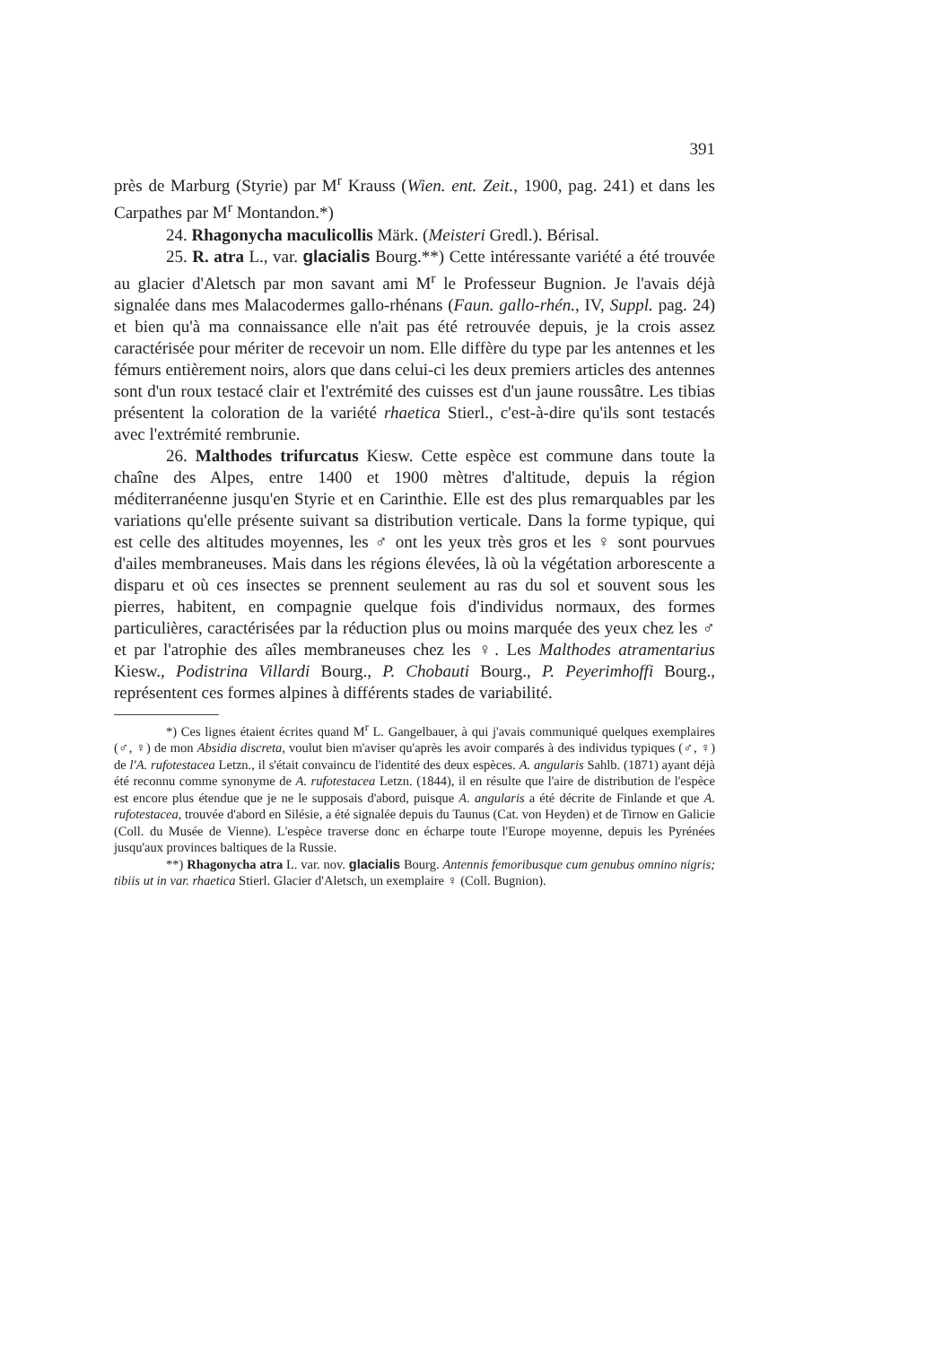391
près de Marburg (Styrie) par M<sup>r</sup> Krauss (Wien. ent. Zeit., 1900, pag. 241) et dans les Carpathes par M<sup>r</sup> Montandon.*)
24. Rhagonycha maculicollis Märk. (Meisteri Gredl.). Bérisal.
25. R. atra L., var. glacialis Bourg.**) Cette intéressante variété a été trouvée au glacier d'Aletsch par mon savant ami M<sup>r</sup> le Professeur Bugnion. Je l'avais déjà signalée dans mes Malacodermes gallo-rhénans (Faun. gallo-rhén., IV, Suppl. pag. 24) et bien qu'à ma connaissance elle n'ait pas été retrouvée depuis, je la crois assez caractérisée pour mériter de recevoir un nom. Elle diffère du type par les antennes et les fémurs entièrement noirs, alors que dans celui-ci les deux premiers articles des antennes sont d'un roux testacé clair et l'extrémité des cuisses est d'un jaune roussâtre. Les tibias présentent la coloration de la variété rhaetica Stierl., c'est-à-dire qu'ils sont testacés avec l'extrémité rembrunie.
26. Malthodes trifurcatus Kiesw. Cette espèce est commune dans toute la chaîne des Alpes, entre 1400 et 1900 mètres d'altitude, depuis la région méditerranéenne jusqu'en Styrie et en Carinthie. Elle est des plus remarquables par les variations qu'elle présente suivant sa distribution verticale. Dans la forme typique, qui est celle des altitudes moyennes, les ♂ ont les yeux très gros et les ♀ sont pourvues d'ailes membraneuses. Mais dans les régions élevées, là où la végétation arborescente a disparu et où ces insectes se prennent seulement au ras du sol et souvent sous les pierres, habitent, en compagnie quelque fois d'individus normaux, des formes particulières, caractérisées par la réduction plus ou moins marquée des yeux chez les ♂ et par l'atrophie des aîles membraneuses chez les ♀. Les Malthodes atramentarius Kiesw., Podistrina Villardi Bourg., P. Chobauti Bourg., P. Peyerimhoffi Bourg., représentent ces formes alpines à différents stades de variabilité.
*) Ces lignes étaient écrites quand M<sup>r</sup> L. Gangelbauer, à qui j'avais communiqué quelques exemplaires (♂, ♀) de mon Absidia discreta, voulut bien m'aviser qu'après les avoir comparés à des individus typiques (♂, ♀) de l'A. rufotestacea Letzn., il s'était convaincu de l'identité des deux espèces. A. angularis Sahlb. (1871) ayant déjà été reconnu comme synonyme de A. rufotestacea Letzn. (1844), il en résulte que l'aire de distribution de l'espèce est encore plus étendue que je ne le supposais d'abord, puisque A. angularis a été décrite de Finlande et que A. rufotestacea, trouvée d'abord en Silésie, a été signalée depuis du Taunus (Cat. von Heyden) et de Tirnow en Galicie (Coll. du Musée de Vienne). L'espèce traverse donc en écharpe toute l'Europe moyenne, depuis les Pyrénées jusqu'aux provinces baltiques de la Russie.
**) Rhagonycha atra L. var. nov. glacialis Bourg. Antennis femoribusque cum genubus omnino nigris; tibiis ut in var. rhaetica Stierl. Glacier d'Aletsch, un exemplaire ♀ (Coll. Bugnion).